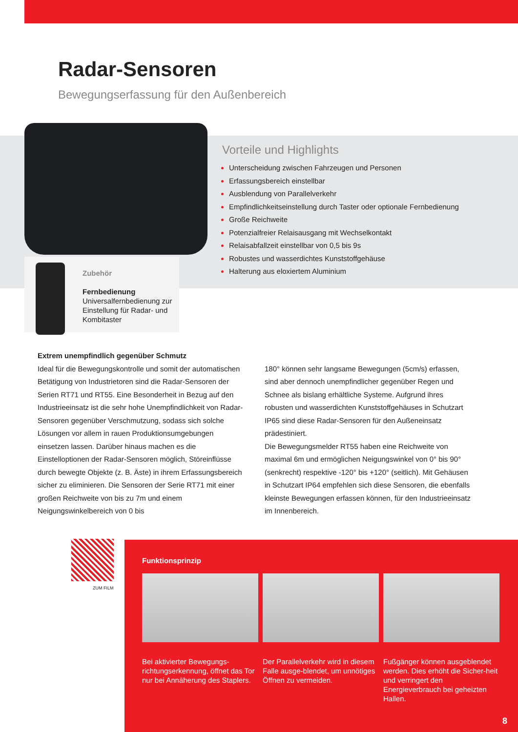Radar-Sensoren
Bewegungserfassung für den Außenbereich
Vorteile und Highlights
Unterscheidung zwischen Fahrzeugen und Personen
Erfassungsbereich einstellbar
Ausblendung von Parallelverkehr
Empfindlichkeitseinstellung durch Taster oder optionale Fernbedienung
Große Reichweite
Potenzialfreier Relaisausgang mit Wechselkontakt
Relaisabfallzeit einstellbar von 0,5 bis 9s
Robustes und wasserdichtes Kunststoffgehäuse
Halterung aus eloxiertem Aluminium
Zubehör
Fernbedienung
Universalfernbedienung zur Einstellung für Radar- und Kombitaster
Extrem unempfindlich gegenüber Schmutz
Ideal für die Bewegungskontrolle und somit der automatischen Betätigung von Industrietoren sind die Radar-Sensoren der Serien RT71 und RT55. Eine Besonderheit in Bezug auf den Industrieeinsatz ist die sehr hohe Unempfindlichkeit von Radar-Sensoren gegenüber Verschmutzung, sodass sich solche Lösungen vor allem in rauen Produktionsumgebungen einsetzen lassen. Darüber hinaus machen es die Einstelloptionen der Radar-Sensoren möglich, Störeinflüsse durch bewegte Objekte (z. B. Äste) in ihrem Erfassungsbereich sicher zu eliminieren. Die Sensoren der Serie RT71 mit einer großen Reichweite von bis zu 7m und einem Neigungswinkelbereich von 0 bis
180° können sehr langsame Bewegungen (5cm/s) erfassen, sind aber dennoch unempfindlicher gegenüber Regen und Schnee als bislang erhältliche Systeme. Aufgrund ihres robusten und wasserdichten Kunststoffgehäuses in Schutzart IP65 sind diese Radar-Sensoren für den Außeneinsatz prädestiniert.
Die Bewegungsmelder RT55 haben eine Reichweite von maximal 6m und ermöglichen Neigungswinkel von 0° bis 90° (senkrecht) respektive -120° bis +120° (seitlich). Mit Gehäusen in Schutzart IP64 empfehlen sich diese Sensoren, die ebenfalls kleinste Bewegungen erfassen können, für den Industrieeinsatz im Innenbereich.
ZUM FILM
Funktionsprinzip
Bei aktivierter Bewegungs-richtungserkennung, öffnet das Tor nur bei Annäherung des Staplers.
Der Parallelverkehr wird in diesem Falle ausge-blendet, um unnötiges Öffnen zu vermeiden.
Fußgänger können ausgeblendet werden. Dies erhöht die Sicher-heit und verringert den Energieverbrauch bei geheizten Hallen.
8